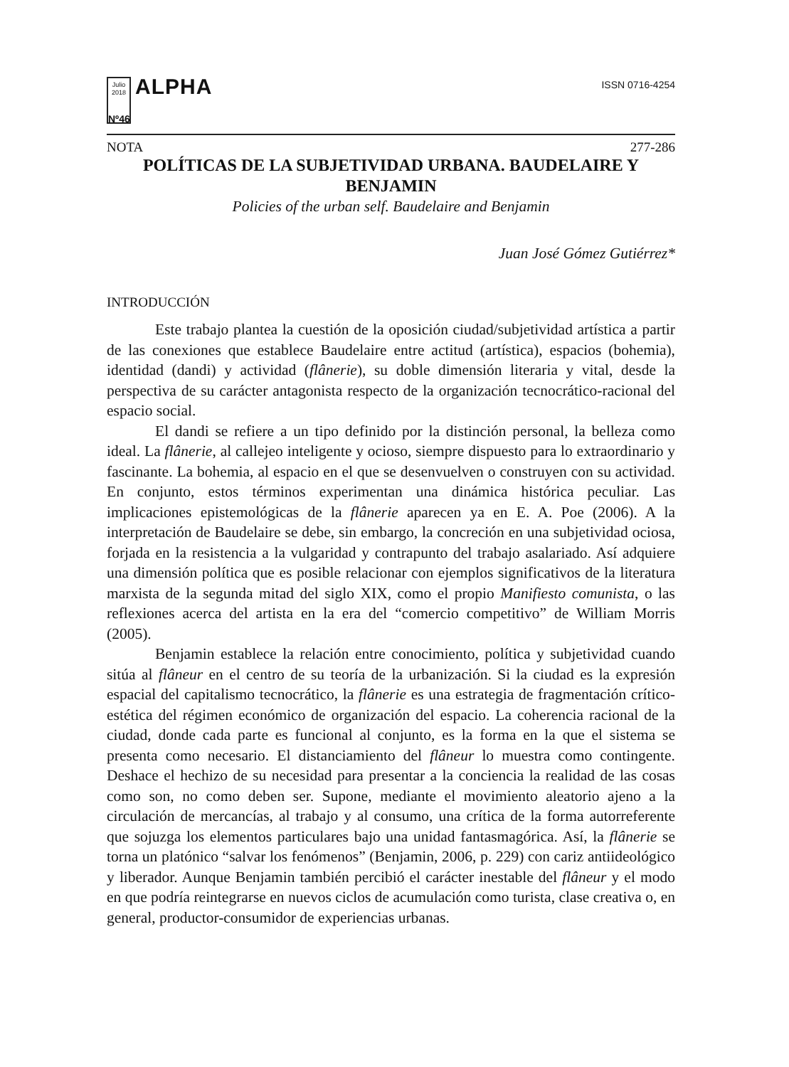Julio 2018
Nº46
ALPHA
ISSN 0716-4254
NOTA 277-286
POLÍTICAS DE LA SUBJETIVIDAD URBANA. BAUDELAIRE Y BENJAMIN
Policies of the urban self. Baudelaire and Benjamin
Juan José Gómez Gutiérrez*
INTRODUCCIÓN
Este trabajo plantea la cuestión de la oposición ciudad/subjetividad artística a partir de las conexiones que establece Baudelaire entre actitud (artística), espacios (bohemia), identidad (dandi) y actividad (flânerie), su doble dimensión literaria y vital, desde la perspectiva de su carácter antagonista respecto de la organización tecnocrático-racional del espacio social.
El dandi se refiere a un tipo definido por la distinción personal, la belleza como ideal. La flânerie, al callejeo inteligente y ocioso, siempre dispuesto para lo extraordinario y fascinante. La bohemia, al espacio en el que se desenvuelven o construyen con su actividad. En conjunto, estos términos experimentan una dinámica histórica peculiar. Las implicaciones epistemológicas de la flânerie aparecen ya en E. A. Poe (2006). A la interpretación de Baudelaire se debe, sin embargo, la concreción en una subjetividad ociosa, forjada en la resistencia a la vulgaridad y contrapunto del trabajo asalariado. Así adquiere una dimensión política que es posible relacionar con ejemplos significativos de la literatura marxista de la segunda mitad del siglo XIX, como el propio Manifiesto comunista, o las reflexiones acerca del artista en la era del “comercio competitivo” de William Morris (2005).
Benjamin establece la relación entre conocimiento, política y subjetividad cuando sitúa al flâneur en el centro de su teoría de la urbanización. Si la ciudad es la expresión espacial del capitalismo tecnocrático, la flânerie es una estrategia de fragmentación crítico-estética del régimen económico de organización del espacio. La coherencia racional de la ciudad, donde cada parte es funcional al conjunto, es la forma en la que el sistema se presenta como necesario. El distanciamiento del flâneur lo muestra como contingente. Deshace el hechizo de su necesidad para presentar a la conciencia la realidad de las cosas como son, no como deben ser. Supone, mediante el movimiento aleatorio ajeno a la circulación de mercancías, al trabajo y al consumo, una crítica de la forma autorreferente que sojuzga los elementos particulares bajo una unidad fantasmagórica. Así, la flânerie se torna un platónico “salvar los fenómenos” (Benjamin, 2006, p. 229) con cariz antiideológico y liberador. Aunque Benjamin también percibió el carácter inestable del flâneur y el modo en que podría reintegrarse en nuevos ciclos de acumulación como turista, clase creativa o, en general, productor-consumidor de experiencias urbanas.